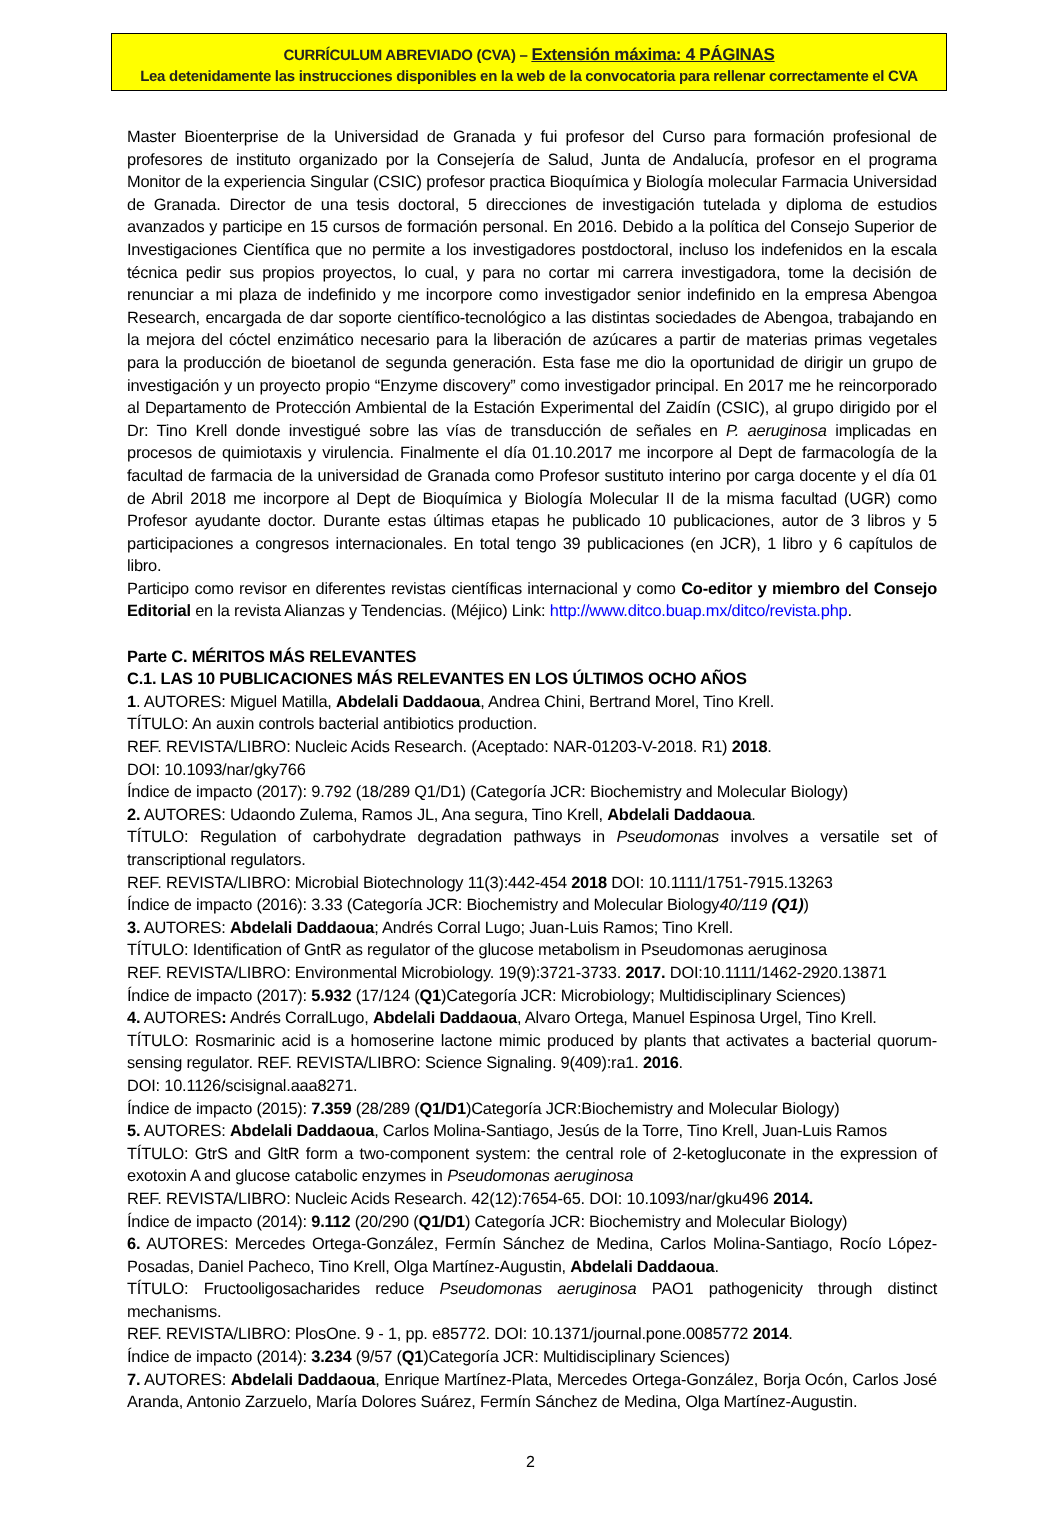CURRÍCULUM ABREVIADO (CVA) – Extensión máxima: 4 PÁGINAS
Lea detenidamente las instrucciones disponibles en la web de la convocatoria para rellenar correctamente el CVA
Master Bioenterprise de la Universidad de Granada y fui profesor del Curso para formación profesional de profesores de instituto organizado por la Consejería de Salud, Junta de Andalucía, profesor en el programa Monitor de la experiencia Singular (CSIC) profesor practica Bioquímica y Biología molecular Farmacia Universidad de Granada. Director de una tesis doctoral, 5 direcciones de investigación tutelada y diploma de estudios avanzados y participe en 15 cursos de formación personal. En 2016. Debido a la política del Consejo Superior de Investigaciones Científica que no permite a los investigadores postdoctoral, incluso los indefenidos en la escala técnica pedir sus propios proyectos, lo cual, y para no cortar mi carrera investigadora, tome la decisión de renunciar a mi plaza de indefinido y me incorpore como investigador senior indefinido en la empresa Abengoa Research, encargada de dar soporte científico-tecnológico a las distintas sociedades de Abengoa, trabajando en la mejora del cóctel enzimático necesario para la liberación de azúcares a partir de materias primas vegetales para la producción de bioetanol de segunda generación. Esta fase me dio la oportunidad de dirigir un grupo de investigación y un proyecto propio “Enzyme discovery” como investigador principal. En 2017 me he reincorporado al Departamento de Protección Ambiental de la Estación Experimental del Zaidín (CSIC), al grupo dirigido por el Dr: Tino Krell donde investigué sobre las vías de transducción de señales en P. aeruginosa implicadas en procesos de quimiotaxis y virulencia. Finalmente el día 01.10.2017 me incorpore al Dept de farmacología de la facultad de farmacia de la universidad de Granada como Profesor sustituto interino por carga docente y el día 01 de Abril 2018 me incorpore al Dept de Bioquímica y Biología Molecular II de la misma facultad (UGR) como Profesor ayudante doctor. Durante estas últimas etapas he publicado 10 publicaciones, autor de 3 libros y 5 participaciones a congresos internacionales. En total tengo 39 publicaciones (en JCR), 1 libro y 6 capítulos de libro.
Participo como revisor en diferentes revistas científicas internacional y como Co-editor y miembro del Consejo Editorial en la revista Alianzas y Tendencias. (Méjico) Link: http://www.ditco.buap.mx/ditco/revista.php.
Parte C. MÉRITOS MÁS RELEVANTES
C.1. LAS 10 PUBLICACIONES MÁS RELEVANTES EN LOS ÚLTIMOS OCHO AÑOS
1. AUTORES: Miguel Matilla, Abdelali Daddaoua, Andrea Chini, Bertrand Morel, Tino Krell.
TÍTULO: An auxin controls bacterial antibiotics production.
REF. REVISTA/LIBRO: Nucleic Acids Research. (Aceptado: NAR-01203-V-2018. R1) 2018.
DOI: 10.1093/nar/gky766
Índice de impacto (2017): 9.792 (18/289 Q1/D1) (Categoría JCR: Biochemistry and Molecular Biology)
2. AUTORES: Udaondo Zulema, Ramos JL, Ana segura, Tino Krell, Abdelali Daddaoua.
TÍTULO: Regulation of carbohydrate degradation pathways in Pseudomonas involves a versatile set of transcriptional regulators.
REF. REVISTA/LIBRO: Microbial Biotechnology 11(3):442-454 2018 DOI: 10.1111/1751-7915.13263
Índice de impacto (2016): 3.33 (Categoría JCR: Biochemistry and Molecular Biology40/119 (Q1))
3. AUTORES: Abdelali Daddaoua; Andrés Corral Lugo; Juan-Luis Ramos; Tino Krell.
TÍTULO: Identification of GntR as regulator of the glucose metabolism in Pseudomonas aeruginosa
REF. REVISTA/LIBRO: Environmental Microbiology. 19(9):3721-3733. 2017. DOI:10.1111/1462-2920.13871
Índice de impacto (2017): 5.932 (17/124 (Q1)Categoría JCR: Microbiology; Multidisciplinary Sciences)
4. AUTORES: Andrés CorralLugo, Abdelali Daddaoua, Alvaro Ortega, Manuel Espinosa Urgel, Tino Krell.
TÍTULO: Rosmarinic acid is a homoserine lactone mimic produced by plants that activates a bacterial quorum-sensing regulator. REF. REVISTA/LIBRO: Science Signaling. 9(409):ra1. 2016.
DOI: 10.1126/scisignal.aaa8271.
Índice de impacto (2015): 7.359 (28/289 (Q1/D1)Categoría JCR:Biochemistry and Molecular Biology)
5. AUTORES: Abdelali Daddaoua, Carlos Molina-Santiago, Jesús de la Torre, Tino Krell, Juan-Luis Ramos
TÍTULO: GtrS and GltR form a two-component system: the central role of 2-ketogluconate in the expression of exotoxin A and glucose catabolic enzymes in Pseudomonas aeruginosa
REF. REVISTA/LIBRO: Nucleic Acids Research. 42(12):7654-65. DOI: 10.1093/nar/gku496 2014.
Índice de impacto (2014): 9.112 (20/290 (Q1/D1) Categoría JCR: Biochemistry and Molecular Biology)
6. AUTORES: Mercedes Ortega-González, Fermín Sánchez de Medina, Carlos Molina-Santiago, Rocío López-Posadas, Daniel Pacheco, Tino Krell, Olga Martínez-Augustin, Abdelali Daddaoua.
TÍTULO: Fructooligosacharides reduce Pseudomonas aeruginosa PAO1 pathogenicity through distinct mechanisms.
REF. REVISTA/LIBRO: PlosOne. 9 - 1, pp. e85772. DOI: 10.1371/journal.pone.0085772 2014.
Índice de impacto (2014): 3.234 (9/57 (Q1)Categoría JCR: Multidisciplinary Sciences)
7. AUTORES: Abdelali Daddaoua, Enrique Martínez-Plata, Mercedes Ortega-González, Borja Ocón, Carlos José Aranda, Antonio Zarzuelo, María Dolores Suárez, Fermín Sánchez de Medina, Olga Martínez-Augustin.
2